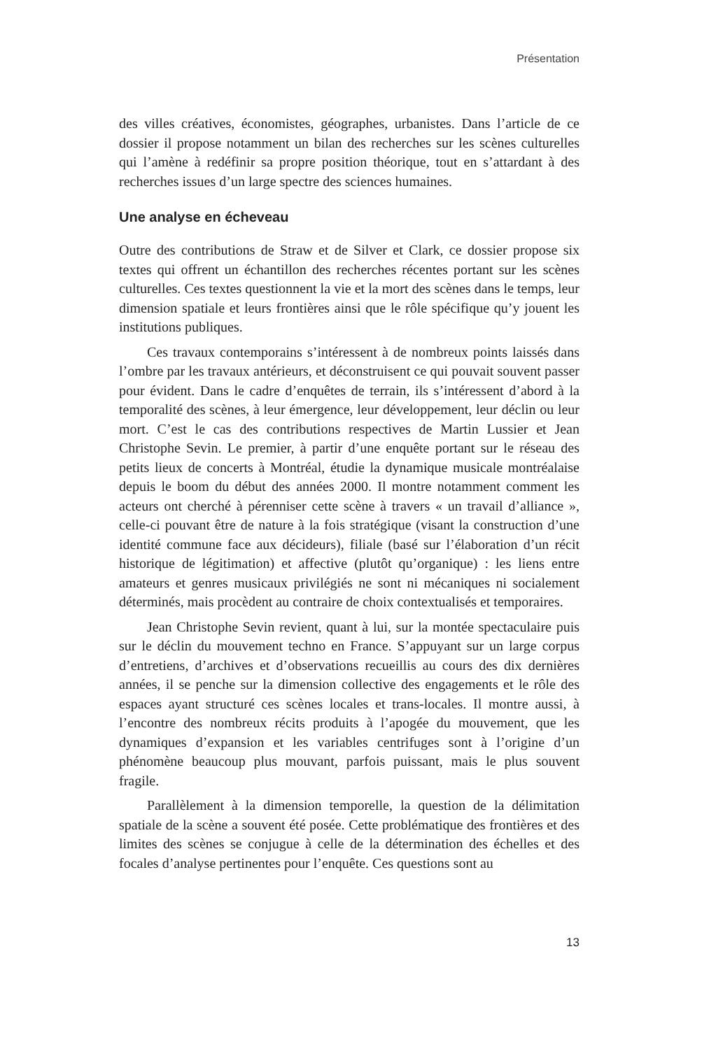Présentation
des villes créatives, économistes, géographes, urbanistes. Dans l’article de ce dossier il propose notamment un bilan des recherches sur les scènes culturelles qui l’amène à redéfinir sa propre position théorique, tout en s’attardant à des recherches issues d’un large spectre des sciences humaines.
Une analyse en écheveau
Outre des contributions de Straw et de Silver et Clark, ce dossier propose six textes qui offrent un échantillon des recherches récentes portant sur les scènes culturelles. Ces textes questionnent la vie et la mort des scènes dans le temps, leur dimension spatiale et leurs frontières ainsi que le rôle spécifique qu’y jouent les institutions publiques.
Ces travaux contemporains s’intéressent à de nombreux points laissés dans l’ombre par les travaux antérieurs, et déconstruisent ce qui pouvait souvent passer pour évident. Dans le cadre d’enquêtes de terrain, ils s’intéressent d’abord à la temporalité des scènes, à leur émergence, leur développement, leur déclin ou leur mort. C’est le cas des contributions respectives de Martin Lussier et Jean Christophe Sevin. Le premier, à partir d’une enquête portant sur le réseau des petits lieux de concerts à Montréal, étudie la dynamique musicale montréalaise depuis le boom du début des années 2000. Il montre notamment comment les acteurs ont cherché à pérenniser cette scène à travers « un travail d’alliance », celle-ci pouvant être de nature à la fois stratégique (visant la construction d’une identité commune face aux décideurs), filiale (basé sur l’élaboration d’un récit historique de légitimation) et affective (plutôt qu’organique) : les liens entre amateurs et genres musicaux privilégiés ne sont ni mécaniques ni socialement déterminés, mais procèdent au contraire de choix contextualisés et temporaires.
Jean Christophe Sevin revient, quant à lui, sur la montée spectaculaire puis sur le déclin du mouvement techno en France. S’appuyant sur un large corpus d’entretiens, d’archives et d’observations recueillis au cours des dix dernières années, il se penche sur la dimension collective des engagements et le rôle des espaces ayant structuré ces scènes locales et trans-locales. Il montre aussi, à l’encontre des nombreux récits produits à l’apogée du mouvement, que les dynamiques d’expansion et les variables centrifuges sont à l’origine d’un phénomène beaucoup plus mouvant, parfois puissant, mais le plus souvent fragile.
Parallèlement à la dimension temporelle, la question de la délimitation spatiale de la scène a souvent été posée. Cette problématique des frontières et des limites des scènes se conjugue à celle de la détermination des échelles et des focales d’analyse pertinentes pour l’enquête. Ces questions sont au
13